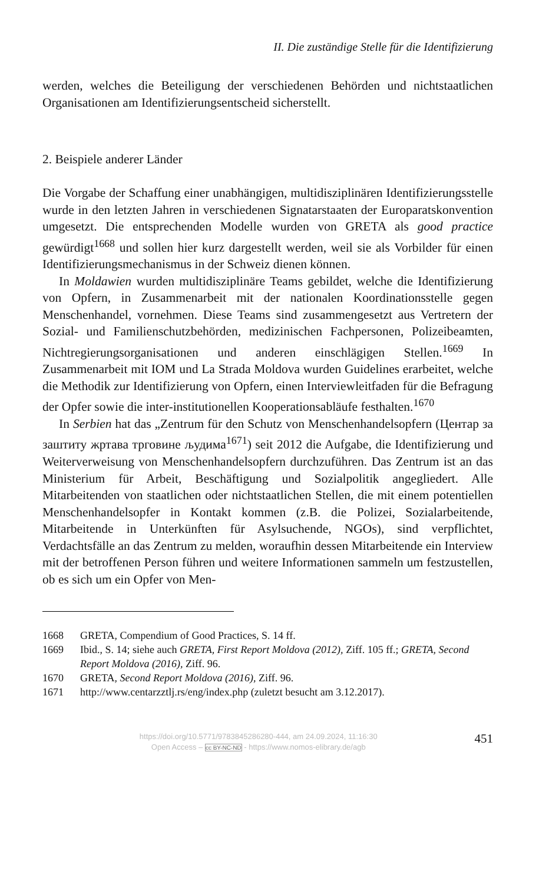II. Die zuständige Stelle für die Identifizierung
werden, welches die Beteiligung der verschiedenen Behörden und nichtstaatlichen Organisationen am Identifizierungsentscheid sicherstellt.
2. Beispiele anderer Länder
Die Vorgabe der Schaffung einer unabhängigen, multidisziplinären Identifizierungsstelle wurde in den letzten Jahren in verschiedenen Signatarstaaten der Europaratskonvention umgesetzt. Die entsprechenden Modelle wurden von GRETA als good practice gewürdigt<sup>1668</sup> und sollen hier kurz dargestellt werden, weil sie als Vorbilder für einen Identifizierungsmechanismus in der Schweiz dienen können.
In Moldawien wurden multidisziplinäre Teams gebildet, welche die Identifizierung von Opfern, in Zusammenarbeit mit der nationalen Koordinationsstelle gegen Menschenhandel, vornehmen. Diese Teams sind zusammengesetzt aus Vertretern der Sozial- und Familienschutzbehörden, medizinischen Fachpersonen, Polizeibeamten, Nichtregierungsorganisationen und anderen einschlägigen Stellen.<sup>1669</sup> In Zusammenarbeit mit IOM und La Strada Moldova wurden Guidelines erarbeitet, welche die Methodik zur Identifizierung von Opfern, einen Interviewleitfaden für die Befragung der Opfer sowie die inter-institutionellen Kooperationsabläufe festhalten.<sup>1670</sup>
In Serbien hat das „Zentrum für den Schutz von Menschenhandelsopfern (Центар за заштиту жртава трговине људима<sup>1671</sup>) seit 2012 die Aufgabe, die Identifizierung und Weiterverweisung von Menschenhandelsopfern durchzuführen. Das Zentrum ist an das Ministerium für Arbeit, Beschäftigung und Sozialpolitik angegliedert. Alle Mitarbeitenden von staatlichen oder nichtstaatlichen Stellen, die mit einem potentiellen Menschenhandelsopfer in Kontakt kommen (z.B. die Polizei, Sozialarbeitende, Mitarbeitende in Unterkünften für Asylsuchende, NGOs), sind verpflichtet, Verdachtsfälle an das Zentrum zu melden, woraufhin dessen Mitarbeitende ein Interview mit der betroffenen Person führen und weitere Informationen sammeln um festzustellen, ob es sich um ein Opfer von Men-
1668 GRETA, Compendium of Good Practices, S. 14 ff.
1669 Ibid., S. 14; siehe auch GRETA, First Report Moldova (2012), Ziff. 105 ff.; GRETA, Second Report Moldova (2016), Ziff. 96.
1670 GRETA, Second Report Moldova (2016), Ziff. 96.
1671 http://www.centarzztlj.rs/eng/index.php (zuletzt besucht am 3.12.2017).
https://doi.org/10.5771/9783845286280-444, am 24.09.2024, 11:16:30
Open Access – cc BY-NC-ND - https://www.nomos-elibrary.de/agb
451